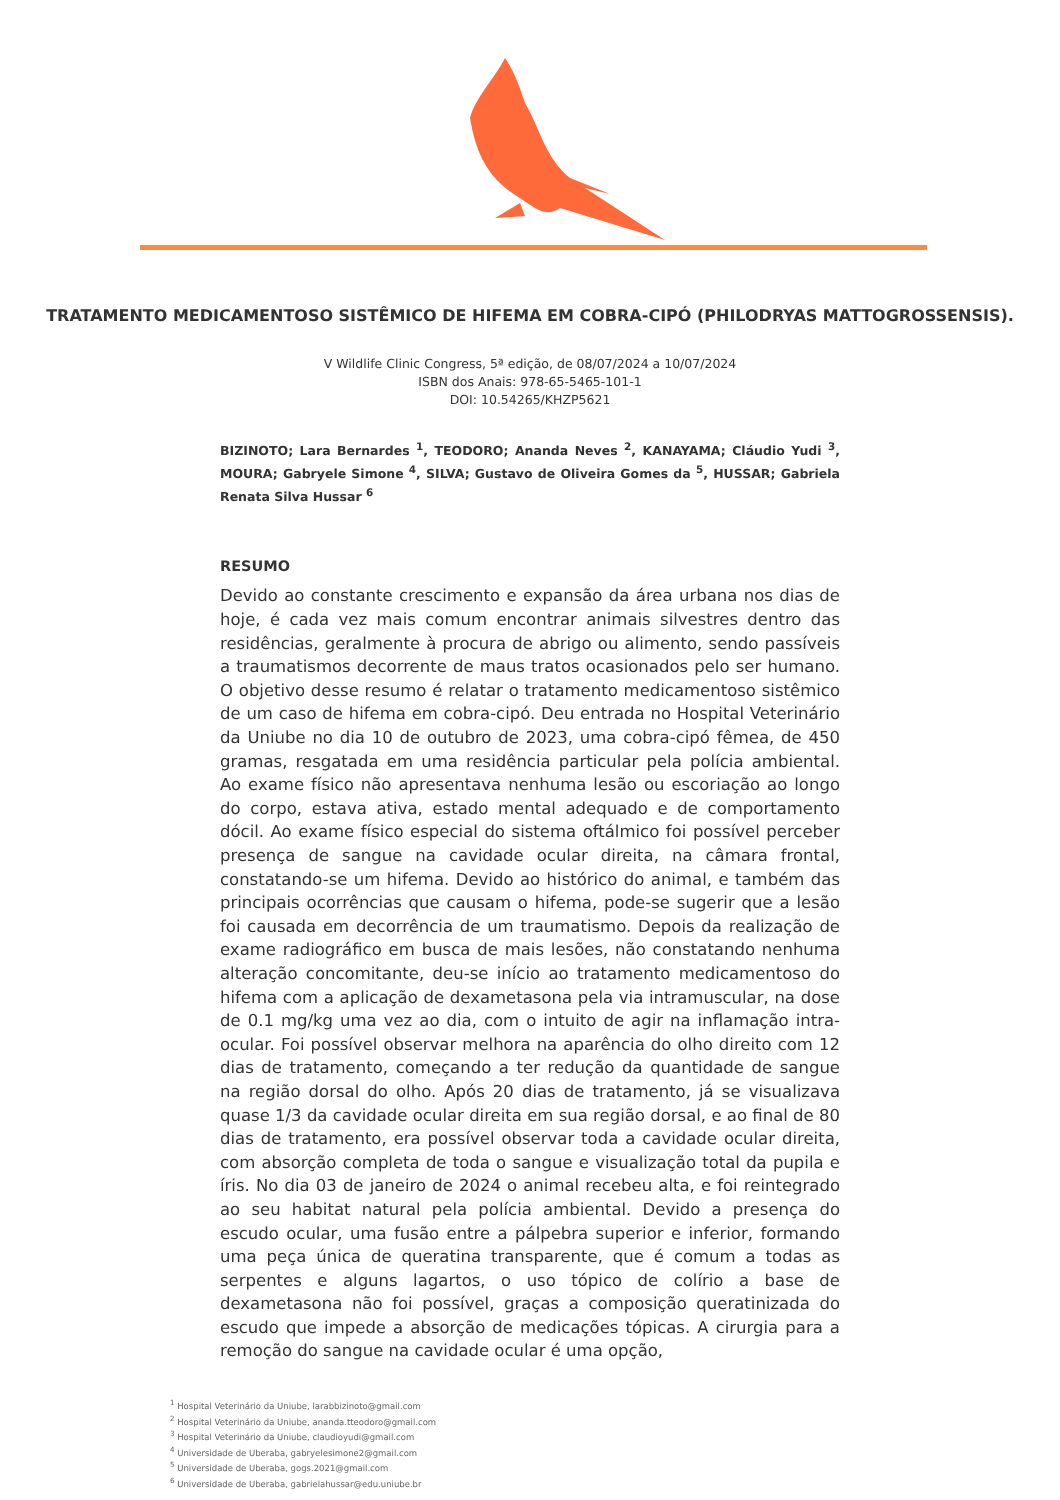TRATAMENTO MEDICAMENTOSO SISTÊMICO DE HIFEMA EM COBRA-CIPÓ (PHILODRYAS MATTOGROSSENSIS).
V Wildlife Clinic Congress, 5ª edição, de 08/07/2024 a 10/07/2024
ISBN dos Anais: 978-65-5465-101-1
DOI: 10.54265/KHZP5621
BIZINOTO; Lara Bernardes <sup>1</sup>, TEODORO; Ananda Neves <sup>2</sup>, KANAYAMA; Cláudio Yudi <sup>3</sup>, MOURA; Gabryele Simone <sup>4</sup>, SILVA; Gustavo de Oliveira Gomes da <sup>5</sup>, HUSSAR; Gabriela Renata Silva Hussar <sup>6</sup>
RESUMO
Devido ao constante crescimento e expansão da área urbana nos dias de hoje, é cada vez mais comum encontrar animais silvestres dentro das residências, geralmente à procura de abrigo ou alimento, sendo passíveis a traumatismos decorrente de maus tratos ocasionados pelo ser humano. O objetivo desse resumo é relatar o tratamento medicamentoso sistêmico de um caso de hifema em cobra-cipó. Deu entrada no Hospital Veterinário da Uniube no dia 10 de outubro de 2023, uma cobra-cipó fêmea, de 450 gramas, resgatada em uma residência particular pela polícia ambiental. Ao exame físico não apresentava nenhuma lesão ou escoriação ao longo do corpo, estava ativa, estado mental adequado e de comportamento dócil. Ao exame físico especial do sistema oftálmico foi possível perceber presença de sangue na cavidade ocular direita, na câmara frontal, constatando-se um hifema. Devido ao histórico do animal, e também das principais ocorrências que causam o hifema, pode-se sugerir que a lesão foi causada em decorrência de um traumatismo. Depois da realização de exame radiográfico em busca de mais lesões, não constatando nenhuma alteração concomitante, deu-se início ao tratamento medicamentoso do hifema com a aplicação de dexametasona pela via intramuscular, na dose de 0.1 mg/kg uma vez ao dia, com o intuito de agir na inflamação intra-ocular. Foi possível observar melhora na aparência do olho direito com 12 dias de tratamento, começando a ter redução da quantidade de sangue na região dorsal do olho. Após 20 dias de tratamento, já se visualizava quase 1/3 da cavidade ocular direita em sua região dorsal, e ao final de 80 dias de tratamento, era possível observar toda a cavidade ocular direita, com absorção completa de toda o sangue e visualização total da pupila e íris. No dia 03 de janeiro de 2024 o animal recebeu alta, e foi reintegrado ao seu habitat natural pela polícia ambiental. Devido a presença do escudo ocular, uma fusão entre a pálpebra superior e inferior, formando uma peça única de queratina transparente, que é comum a todas as serpentes e alguns lagartos, o uso tópico de colírio a base de dexametasona não foi possível, graças a composição queratinizada do escudo que impede a absorção de medicações tópicas. A cirurgia para a remoção do sangue na cavidade ocular é uma opção,
<sup>1</sup> Hospital Veterinário da Uniube, larabbizinoto@gmail.com
<sup>2</sup> Hospital Veterinário da Uniube, ananda.tteodoro@gmail.com
<sup>3</sup> Hospital Veterinário da Uniube, claudioyudi@gmail.com
<sup>4</sup> Universidade de Uberaba, gabryelesimone2@gmail.com
<sup>5</sup> Universidade de Uberaba, gogs.2021@gmail.com
<sup>6</sup> Universidade de Uberaba, gabrielahussar@edu.uniube.br